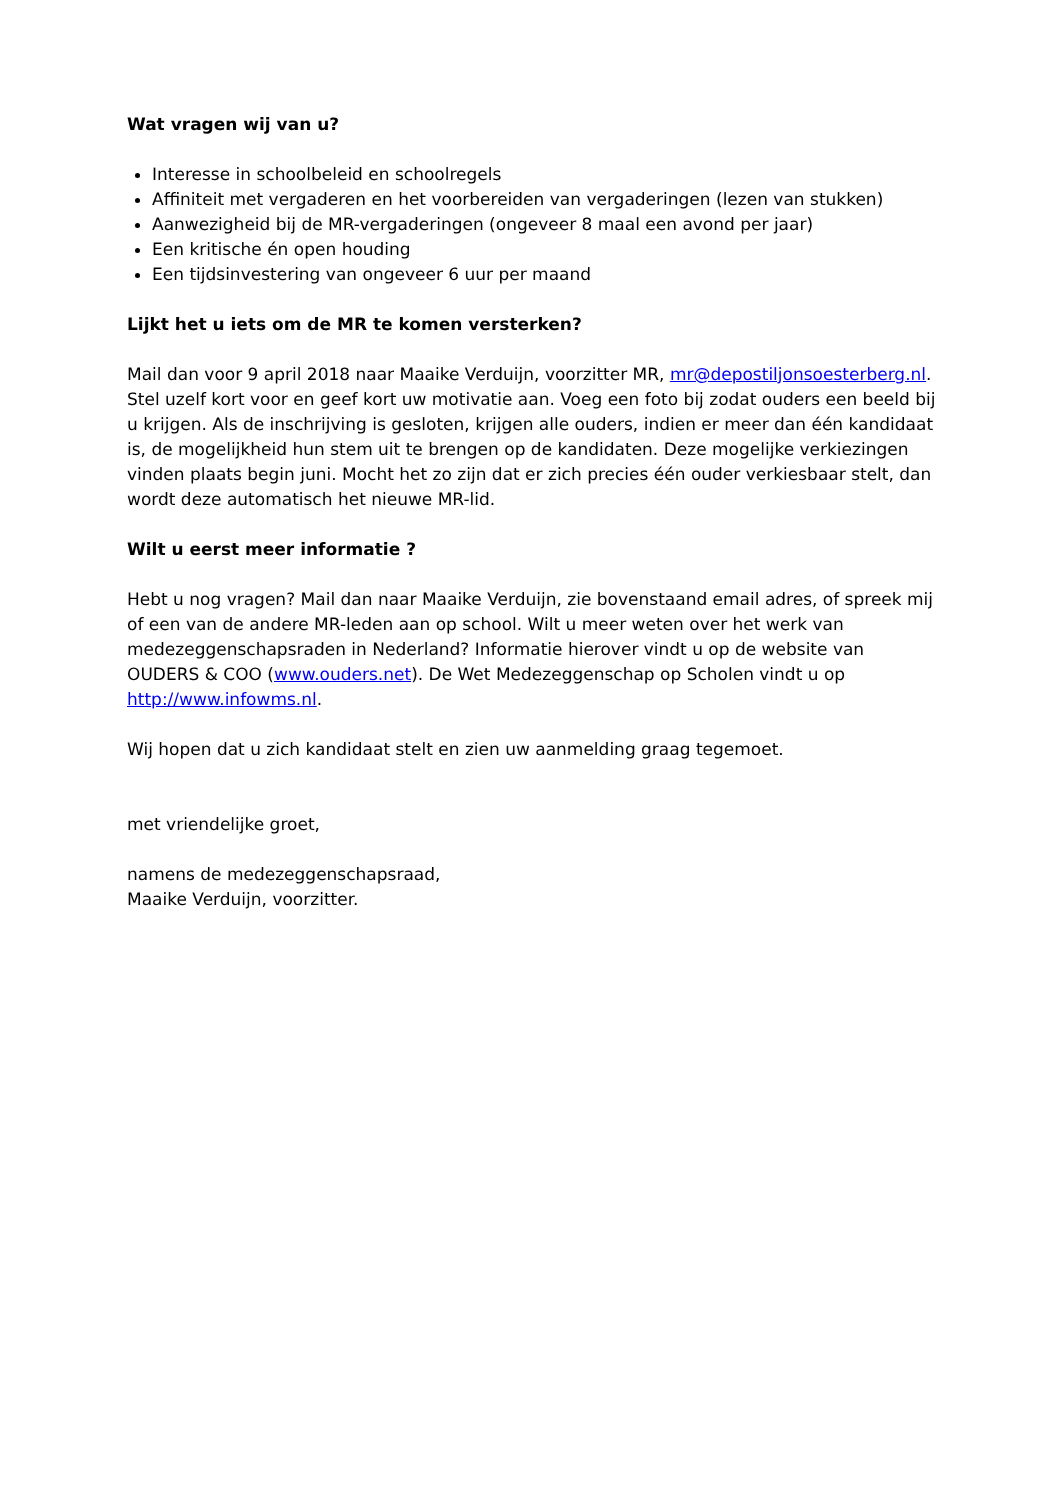Wat vragen wij van u?
Interesse in schoolbeleid en schoolregels
Affiniteit met vergaderen en het voorbereiden van vergaderingen (lezen van stukken)
Aanwezigheid bij de MR-vergaderingen (ongeveer 8 maal een avond per jaar)
Een kritische én open houding
Een tijdsinvestering van ongeveer 6 uur per maand
Lijkt het u iets om de MR te komen versterken?
Mail dan voor 9 april 2018 naar Maaike Verduijn, voorzitter MR, mr@depostiljonsoesterberg.nl. Stel uzelf kort voor en geef kort uw motivatie aan. Voeg een foto bij zodat ouders een beeld bij u krijgen. Als de inschrijving is gesloten, krijgen alle ouders, indien er meer dan één kandidaat is, de mogelijkheid hun stem uit te brengen op de kandidaten. Deze mogelijke verkiezingen vinden plaats begin juni. Mocht het zo zijn dat er zich precies één ouder verkiesbaar stelt, dan wordt deze automatisch het nieuwe MR-lid.
Wilt u eerst meer informatie ?
Hebt u nog vragen? Mail dan naar Maaike Verduijn, zie bovenstaand email adres, of spreek mij of een van de andere MR-leden aan op school. Wilt u meer weten over het werk van medezeggenschapsraden in Nederland? Informatie hierover vindt u op de website van OUDERS & COO (www.ouders.net). De Wet Medezeggenschap op Scholen vindt u op http://www.infowms.nl.
Wij hopen dat u zich kandidaat stelt en zien uw aanmelding graag tegemoet.
met vriendelijke groet,
namens de medezeggenschapsraad,
Maaike Verduijn, voorzitter.